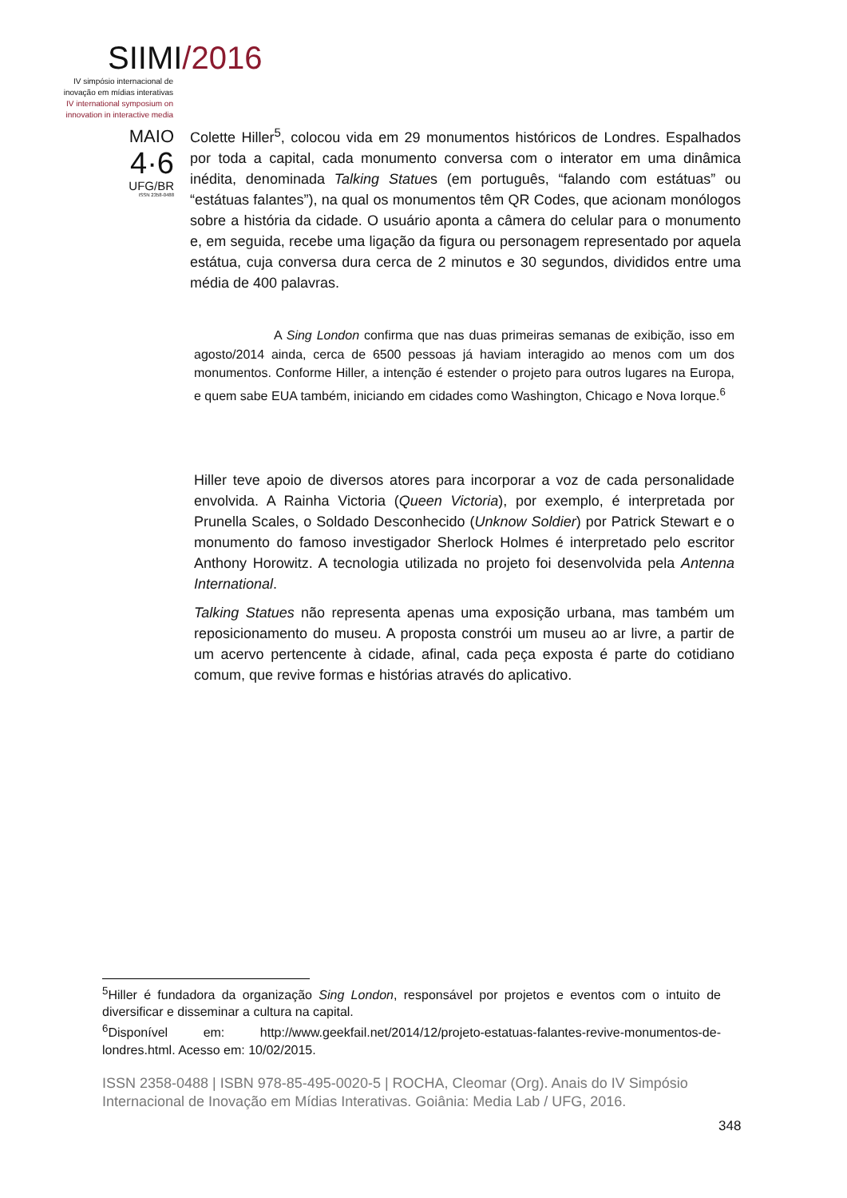SIIMI/2016
IV simpósio internacional de inovação em mídias interativas
IV international symposium on innovation in interactive media
MAIO
4·6
UFG/BR
ISSN 2358-0488
Colette Hiller<sup>5</sup>, colocou vida em 29 monumentos históricos de Londres. Espalhados por toda a capital, cada monumento conversa com o interator em uma dinâmica inédita, denominada Talking Statues (em português, “falando com estátuas” ou “estátuas falantes”), na qual os monumentos têm QR Codes, que acionam monólogos sobre a história da cidade. O usuário aponta a câmera do celular para o monumento e, em seguida, recebe uma ligação da figura ou personagem representado por aquela estátua, cuja conversa dura cerca de 2 minutos e 30 segundos, divididos entre uma média de 400 palavras.
A Sing London confirma que nas duas primeiras semanas de exibição, isso em agosto/2014 ainda, cerca de 6500 pessoas já haviam interagido ao menos com um dos monumentos. Conforme Hiller, a intenção é estender o projeto para outros lugares na Europa, e quem sabe EUA também, iniciando em cidades como Washington, Chicago e Nova Iorque.<sup>6</sup>
Hiller teve apoio de diversos atores para incorporar a voz de cada personalidade envolvida. A Rainha Victoria (Queen Victoria), por exemplo, é interpretada por Prunella Scales, o Soldado Desconhecido (Unknow Soldier) por Patrick Stewart e o monumento do famoso investigador Sherlock Holmes é interpretado pelo escritor Anthony Horowitz. A tecnologia utilizada no projeto foi desenvolvida pela Antenna International.
Talking Statues não representa apenas uma exposição urbana, mas também um reposicionamento do museu. A proposta constrói um museu ao ar livre, a partir de um acervo pertencente à cidade, afinal, cada peça exposta é parte do cotidiano comum, que revive formas e histórias através do aplicativo.
<sup>5</sup> Hiller é fundadora da organização Sing London, responsável por projetos e eventos com o intuito de diversificar e disseminar a cultura na capital.
<sup>6</sup> Disponível em: http://www.geekfail.net/2014/12/projeto-estatuas-falantes-revive-monumentos-de-londres.html. Acesso em: 10/02/2015.
ISSN 2358-0488 | ISBN 978-85-495-0020-5 | ROCHA, Cleomar (Org). Anais do IV Simpósio Internacional de Inovação em Mídias Interativas. Goiânia: Media Lab / UFG, 2016.
348